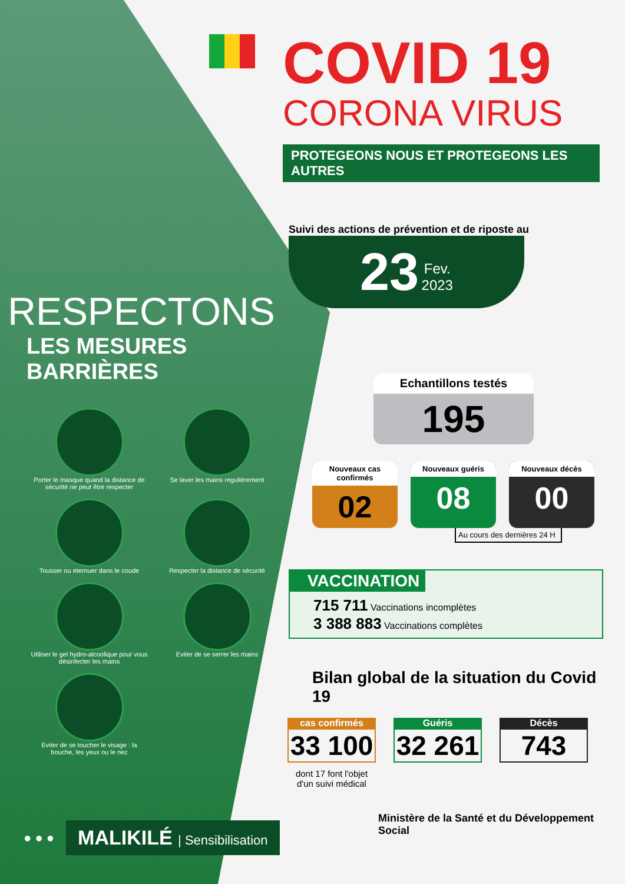RESPECTONS
LES MESURES BARRIÈRES
Porter le masque quand la distance de sécurité ne peut être respecter
Se laver les mains regulièrement
Tousser ou eternuer dans le coude
Respecter la distance de sécurité
Utiliser le gel hydro-alcoolique pour vous désinfecter les mains
Eviter de se serrer les mains
Eviter de se toucher le visage : la bouche, les yeux ou le nez
● ● ●
MALIKILÉ | Sensibilisation
COVID 19
CORONA VIRUS
PROTEGEONS NOUS ET PROTEGEONS LES AUTRES
Suivi des actions de prévention et de riposte au
23 Fev.
2023
Echantillons testés
195
Nouveaux cas confirmés
02
Nouveaux guéris
08
Nouveaux décès
00
Au cours des dernières 24 H
VACCINATION
715 711 Vaccinations incomplètes
3 388 883 Vaccinations complètes
Bilan global de la situation du Covid 19
cas confirmés
33 100
dont 17 font l'objet d'un suivi médical
Guéris
32 261
Décès
743
Ministère de la Santé et du Développement Social